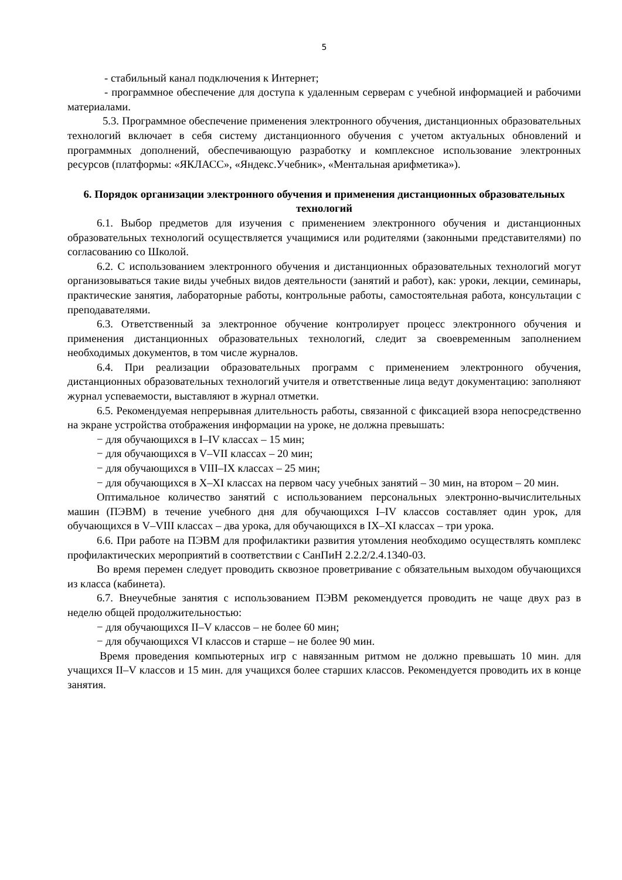5
- стабильный канал подключения к Интернет;
- программное обеспечение для доступа к удаленным серверам с учебной информацией и рабочими материалами.
5.3. Программное обеспечение применения электронного обучения, дистанционных образовательных технологий включает в себя систему дистанционного обучения с учетом актуальных обновлений и программных дополнений, обеспечивающую разработку и комплексное использование электронных ресурсов (платформы: «ЯКЛАСС», «Яндекс.Учебник», «Ментальная арифметика»).
6. Порядок организации электронного обучения и применения дистанционных образовательных технологий
6.1. Выбор предметов для изучения с применением электронного обучения и дистанционных образовательных технологий осуществляется учащимися или родителями (законными представителями) по согласованию со Школой.
6.2. С использованием электронного обучения и дистанционных образовательных технологий могут организовываться такие виды учебных видов деятельности (занятий и работ), как: уроки, лекции, семинары, практические занятия, лабораторные работы, контрольные работы, самостоятельная работа, консультации с преподавателями.
6.3. Ответственный за электронное обучение контролирует процесс электронного обучения и применения дистанционных образовательных технологий, следит за своевременным заполнением необходимых документов, в том числе журналов.
6.4. При реализации образовательных программ с применением электронного обучения, дистанционных образовательных технологий учителя и ответственные лица ведут документацию: заполняют журнал успеваемости, выставляют в журнал отметки.
6.5. Рекомендуемая непрерывная длительность работы, связанной с фиксацией взора непосредственно на экране устройства отображения информации на уроке, не должна превышать:
− для обучающихся в I–IV классах – 15 мин;
− для обучающихся в V–VII классах – 20 мин;
− для обучающихся в VIII–IX классах – 25 мин;
− для обучающихся в X–XI классах на первом часу учебных занятий – 30 мин, на втором – 20 мин.
Оптимальное количество занятий с использованием персональных электронно-вычислительных машин (ПЭВМ) в течение учебного дня для обучающихся I–IV классов составляет один урок, для обучающихся в V–VIII классах – два урока, для обучающихся в IX–XI классах – три урока.
6.6. При работе на ПЭВМ для профилактики развития утомления необходимо осуществлять комплекс профилактических мероприятий в соответствии с СанПиН 2.2.2/2.4.1340-03.
Во время перемен следует проводить сквозное проветривание с обязательным выходом обучающихся из класса (кабинета).
6.7. Внеучебные занятия с использованием ПЭВМ рекомендуется проводить не чаще двух раз в неделю общей продолжительностью:
− для обучающихся II–V классов – не более 60 мин;
− для обучающихся VI классов и старше – не более 90 мин.
Время проведения компьютерных игр с навязанным ритмом не должно превышать 10 мин. для учащихся II–V классов и 15 мин. для учащихся более старших классов. Рекомендуется проводить их в конце занятия.